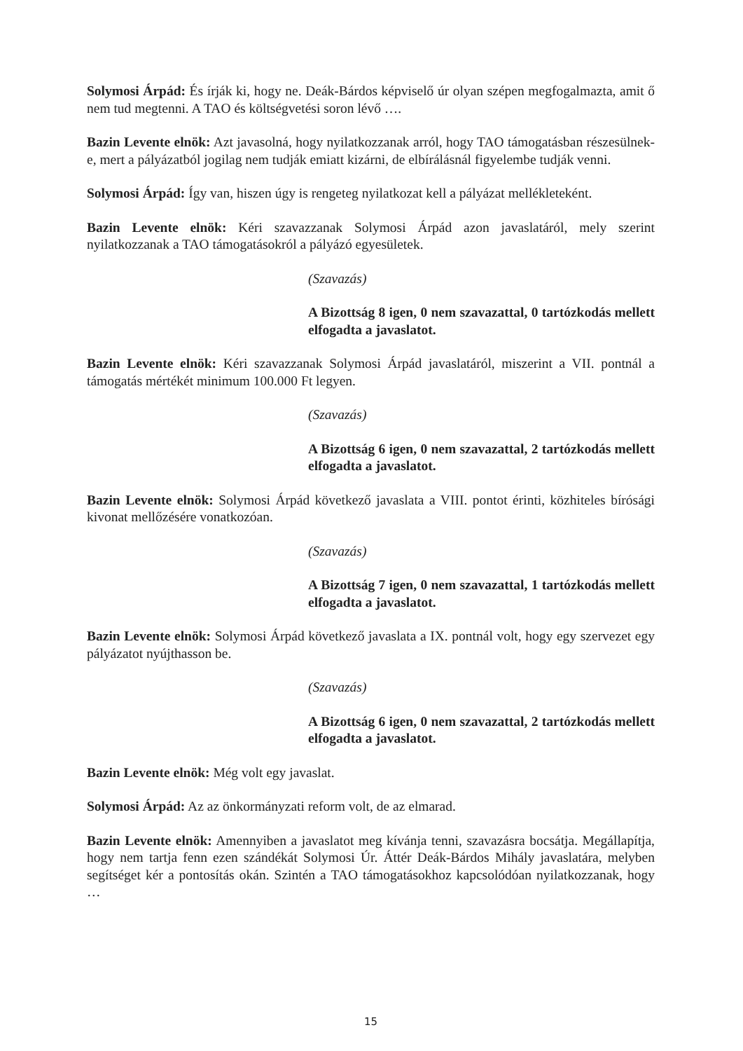Solymosi Árpád: És írják ki, hogy ne. Deák-Bárdos képviselő úr olyan szépen megfogalmazta, amit ő nem tud megtenni. A TAO és költségvetési soron lévő ….
Bazin Levente elnök: Azt javasolná, hogy nyilatkozzanak arról, hogy TAO támogatásban részesülnek-e, mert a pályázatból jogilag nem tudják emiatt kizárni, de elbírálásnál figyelembe tudják venni.
Solymosi Árpád: Így van, hiszen úgy is rengeteg nyilatkozat kell a pályázat mellékleteként.
Bazin Levente elnök: Kéri szavazzanak Solymosi Árpád azon javaslatáról, mely szerint nyilatkozzanak a TAO támogatásokról a pályázó egyesületek.
(Szavazás)
A Bizottság 8 igen, 0 nem szavazattal, 0 tartózkodás mellett elfogadta a javaslatot.
Bazin Levente elnök: Kéri szavazzanak Solymosi Árpád javaslatáról, miszerint a VII. pontnál a támogatás mértékét minimum 100.000 Ft legyen.
(Szavazás)
A Bizottság 6 igen, 0 nem szavazattal, 2 tartózkodás mellett elfogadta a javaslatot.
Bazin Levente elnök: Solymosi Árpád következő javaslata a VIII. pontot érinti, közhiteles bírósági kivonat mellőzésére vonatkozóan.
(Szavazás)
A Bizottság 7 igen, 0 nem szavazattal, 1 tartózkodás mellett elfogadta a javaslatot.
Bazin Levente elnök: Solymosi Árpád következő javaslata a IX. pontnál volt, hogy egy szervezet egy pályázatot nyújthasson be.
(Szavazás)
A Bizottság 6 igen, 0 nem szavazattal, 2 tartózkodás mellett elfogadta a javaslatot.
Bazin Levente elnök: Még volt egy javaslat.
Solymosi Árpád: Az az önkormányzati reform volt, de az elmarad.
Bazin Levente elnök: Amennyiben a javaslatot meg kívánja tenni, szavazásra bocsátja. Megállapítja, hogy nem tartja fenn ezen szándékát Solymosi Úr. Áttér Deák-Bárdos Mihály javaslatára, melyben segítséget kér a pontosítás okán. Szintén a TAO támogatásokhoz kapcsolódóan nyilatkozzanak, hogy …
15